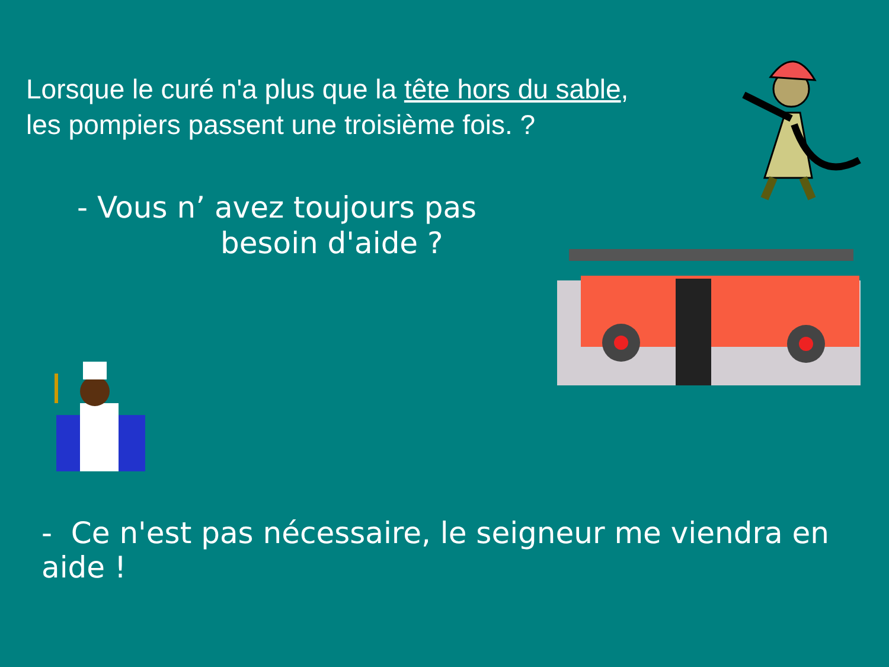Lorsque le curé n'a plus que la tête hors du sable,
les pompiers passent une troisième fois. ?
- Vous n’ avez toujours pas
besoin d'aide ?
- Ce n'est pas nécessaire, le seigneur me viendra en aide !